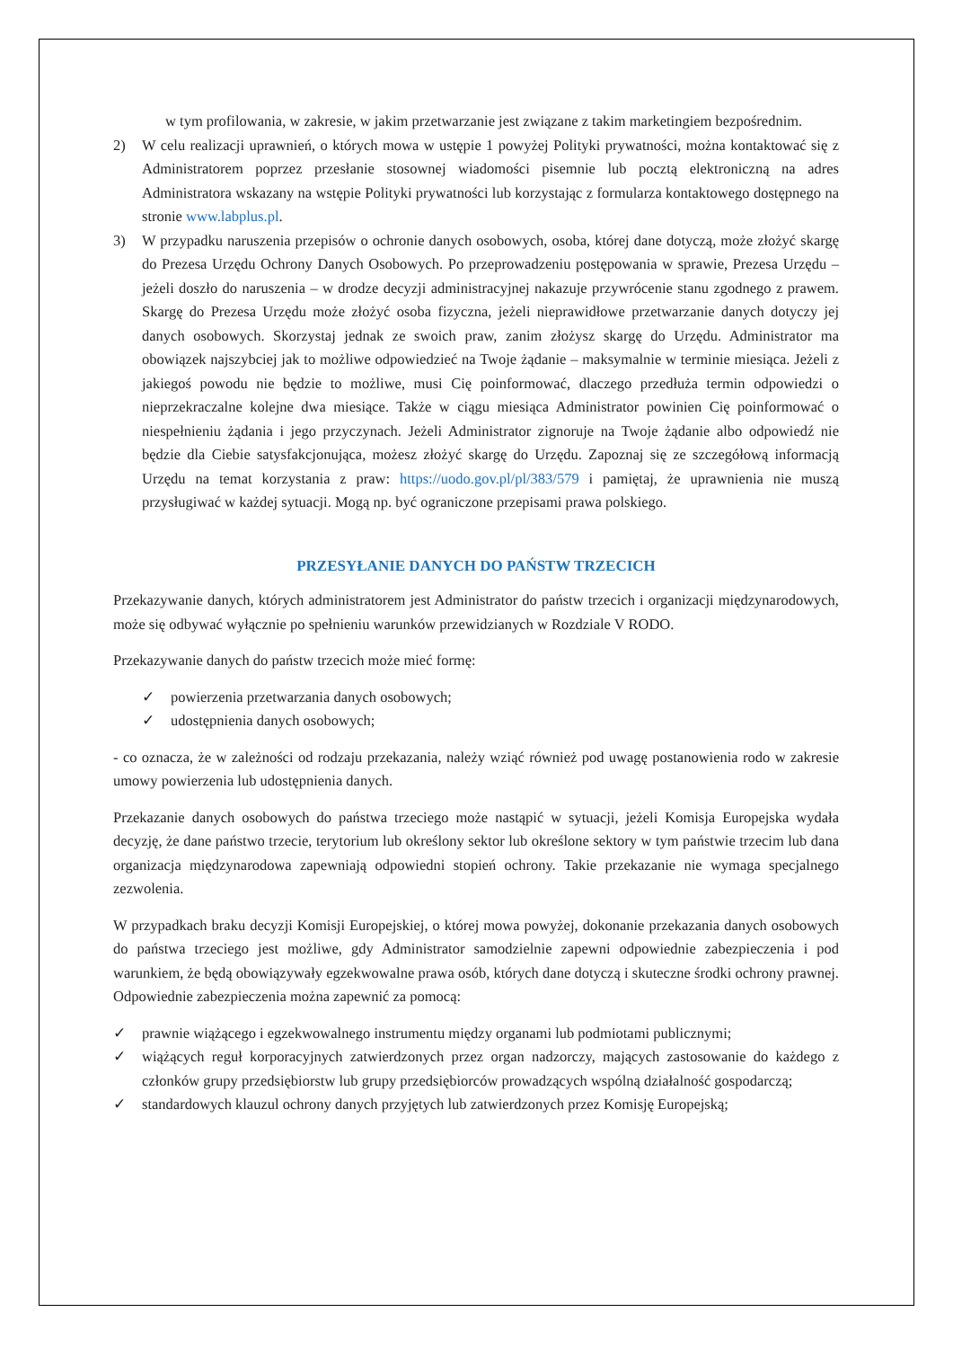w tym profilowania, w zakresie, w jakim przetwarzanie jest związane z takim marketingiem bezpośrednim.
2) W celu realizacji uprawnień, o których mowa w ustępie 1 powyżej Polityki prywatności, można kontaktować się z Administratorem poprzez przesłanie stosownej wiadomości pisemnie lub pocztą elektroniczną na adres Administratora wskazany na wstępie Polityki prywatności lub korzystając z formularza kontaktowego dostępnego na stronie www.labplus.pl.
3) W przypadku naruszenia przepisów o ochronie danych osobowych, osoba, której dane dotyczą, może złożyć skargę do Prezesa Urzędu Ochrony Danych Osobowych. Po przeprowadzeniu postępowania w sprawie, Prezesa Urzędu – jeżeli doszło do naruszenia – w drodze decyzji administracyjnej nakazuje przywrócenie stanu zgodnego z prawem. Skargę do Prezesa Urzędu może złożyć osoba fizyczna, jeżeli nieprawidłowe przetwarzanie danych dotyczy jej danych osobowych. Skorzystaj jednak ze swoich praw, zanim złożysz skargę do Urzędu. Administrator ma obowiązek najszybciej jak to możliwe odpowiedzieć na Twoje żądanie – maksymalnie w terminie miesiąca. Jeżeli z jakiegoś powodu nie będzie to możliwe, musi Cię poinformować, dlaczego przedłuża termin odpowiedzi o nieprzekraczalne kolejne dwa miesiące. Także w ciągu miesiąca Administrator powinien Cię poinformować o niespełnieniu żądania i jego przyczynach. Jeżeli Administrator zignoruje na Twoje żądanie albo odpowiedź nie będzie dla Ciebie satysfakcjonująca, możesz złożyć skargę do Urzędu. Zapoznaj się ze szczegółową informacją Urzędu na temat korzystania z praw: https://uodo.gov.pl/pl/383/579 i pamiętaj, że uprawnienia nie muszą przysługiwać w każdej sytuacji. Mogą np. być ograniczone przepisami prawa polskiego.
PRZESYŁANIE DANYCH DO PAŃSTW TRZECICH
Przekazywanie danych, których administratorem jest Administrator do państw trzecich i organizacji międzynarodowych, może się odbywać wyłącznie po spełnieniu warunków przewidzianych w Rozdziale V RODO.
Przekazywanie danych do państw trzecich może mieć formę:
✓ powierzenia przetwarzania danych osobowych;
✓ udostępnienia danych osobowych;
- co oznacza, że w zależności od rodzaju przekazania, należy wziąć również pod uwagę postanowienia rodo w zakresie umowy powierzenia lub udostępnienia danych.
Przekazanie danych osobowych do państwa trzeciego może nastąpić w sytuacji, jeżeli Komisja Europejska wydała decyzję, że dane państwo trzecie, terytorium lub określony sektor lub określone sektory w tym państwie trzecim lub dana organizacja międzynarodowa zapewniają odpowiedni stopień ochrony. Takie przekazanie nie wymaga specjalnego zezwolenia.
W przypadkach braku decyzji Komisji Europejskiej, o której mowa powyżej, dokonanie przekazania danych osobowych do państwa trzeciego jest możliwe, gdy Administrator samodzielnie zapewni odpowiednie zabezpieczenia i pod warunkiem, że będą obowiązywały egzekwowalne prawa osób, których dane dotyczą i skuteczne środki ochrony prawnej. Odpowiednie zabezpieczenia można zapewnić za pomocą:
✓ prawnie wiążącego i egzekwowalnego instrumentu między organami lub podmiotami publicznymi;
✓ wiążących reguł korporacyjnych zatwierdzonych przez organ nadzorczy, mających zastosowanie do każdego z członków grupy przedsiębiorstw lub grupy przedsiębiorców prowadzących wspólną działalność gospodarczą;
✓ standardowych klauzul ochrony danych przyjętych lub zatwierdzonych przez Komisję Europejską;